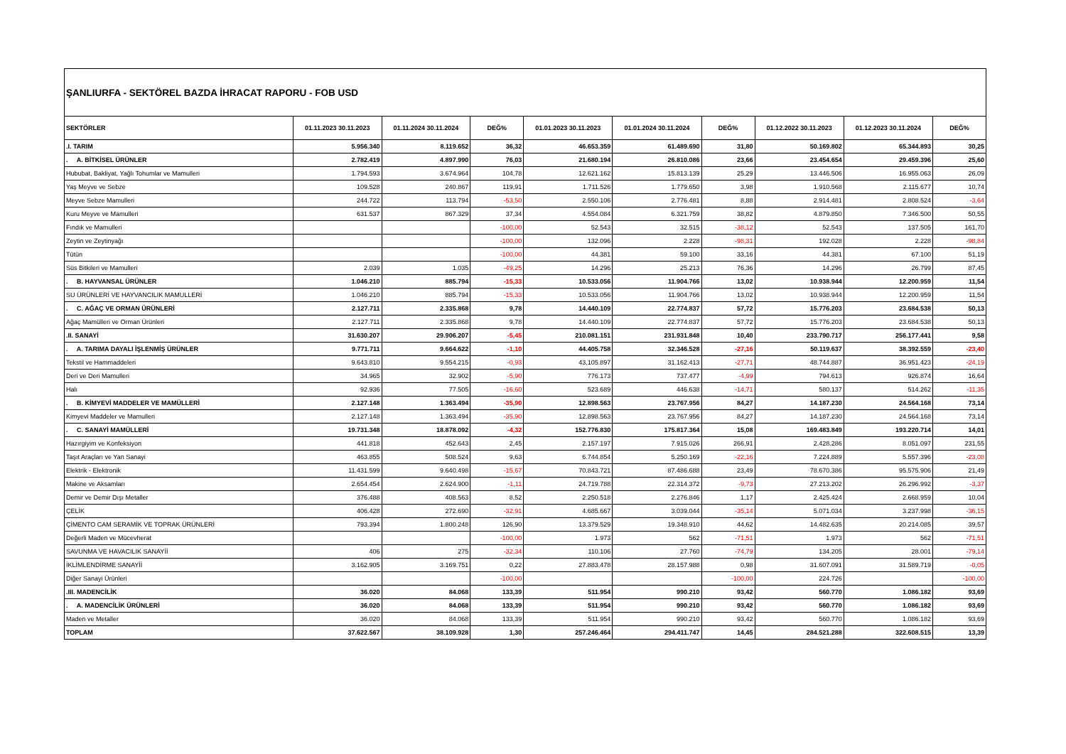| ŞANLIURFA - SEKTÖREL BAZDA İHRACAT RAPORU - FOB USD | | | | | | | | | |
| SEKTÖRLER | 01.11.2023 30.11.2023 | 01.11.2024 30.11.2024 | DEĞ% | 01.01.2023 30.11.2023 | 01.01.2024 30.11.2024 | DEĞ% | 01.12.2022 30.11.2023 | 01.12.2023 30.11.2024 | DEĞ% |
| .I. TARIM | 5.956.340 | 8.119.652 | 36,32 | 46.653.359 | 61.489.690 | 31,80 | 50.169.802 | 65.344.893 | 30,25 |
| . A. BİTKİSEL ÜRÜNLER | 2.782.419 | 4.897.990 | 76,03 | 21.680.194 | 26.810.086 | 23,66 | 23.454.654 | 29.459.396 | 25,60 |
| Hububat, Bakliyat, Yağlı Tohumlar ve Mamulleri | 1.794.593 | 3.674.964 | 104,78 | 12.621.162 | 15.813.139 | 25,29 | 13.446.506 | 16.955.063 | 26,09 |
| Yaş Meyve ve Sebze | 109.528 | 240.867 | 119,91 | 1.711.526 | 1.779.650 | 3,98 | 1.910.568 | 2.115.677 | 10,74 |
| Meyve Sebze Mamulleri | 244.722 | 113.794 | -53,50 | 2.550.106 | 2.776.481 | 8,88 | 2.914.481 | 2.808.524 | -3,64 |
| Kuru Meyve ve Mamulleri | 631.537 | 867.329 | 37,34 | 4.554.084 | 6.321.759 | 38,82 | 4.879.850 | 7.346.500 | 50,55 |
| Fındık ve Mamulleri | | | -100,00 | 52.543 | 32.515 | -38,12 | 52.543 | 137.505 | 161,70 |
| Zeytin ve Zeytinyağı | | | -100,00 | 132.096 | 2.228 | -98,31 | 192.028 | 2.228 | -98,84 |
| Tütün | | | -100,00 | 44.381 | 59.100 | 33,16 | 44.381 | 67.100 | 51,19 |
| Süs Bitkileri ve Mamulleri | 2.039 | 1.035 | -49,25 | 14.296 | 25.213 | 76,36 | 14.296 | 26.799 | 87,45 |
| . B. HAYVANSAL ÜRÜNLER | 1.046.210 | 885.794 | -15,33 | 10.533.056 | 11.904.766 | 13,02 | 10.938.944 | 12.200.959 | 11,54 |
| SU ÜRÜNLERİ VE HAYVANCILIK MAMULLERİ | 1.046.210 | 885.794 | -15,33 | 10.533.056 | 11.904.766 | 13,02 | 10.938.944 | 12.200.959 | 11,54 |
| . C. AĞAÇ VE ORMAN ÜRÜNLERİ | 2.127.711 | 2.335.868 | 9,78 | 14.440.109 | 22.774.837 | 57,72 | 15.776.203 | 23.684.538 | 50,13 |
| Ağaç Mamülleri ve Orman Ürünleri | 2.127.711 | 2.335.868 | 9,78 | 14.440.109 | 22.774.837 | 57,72 | 15.776.203 | 23.684.538 | 50,13 |
| .II. SANAYİ | 31.630.207 | 29.906.207 | -5,45 | 210.081.151 | 231.931.848 | 10,40 | 233.790.717 | 256.177.441 | 9,58 |
| . A. TARIMA DAYALI İŞLENMİŞ ÜRÜNLER | 9.771.711 | 9.664.622 | -1,10 | 44.405.758 | 32.346.528 | -27,16 | 50.119.637 | 38.392.559 | -23,40 |
| Tekstil ve Hammaddeleri | 9.643.810 | 9.554.215 | -0,93 | 43.105.897 | 31.162.413 | -27,71 | 48.744.887 | 36.951.423 | -24,19 |
| Deri ve Deri Mamulleri | 34.965 | 32.902 | -5,90 | 776.173 | 737.477 | -4,99 | 794.613 | 926.874 | 16,64 |
| Halı | 92.936 | 77.505 | -16,60 | 523.689 | 446.638 | -14,71 | 580.137 | 514.262 | -11,35 |
| . B. KİMYEVİ MADDELER VE MAMÜLLERİ | 2.127.148 | 1.363.494 | -35,90 | 12.898.563 | 23.767.956 | 84,27 | 14.187.230 | 24.564.168 | 73,14 |
| Kimyevi Maddeler ve Mamulleri | 2.127.148 | 1.363.494 | -35,90 | 12.898.563 | 23.767.956 | 84,27 | 14.187.230 | 24.564.168 | 73,14 |
| . C. SANAYİ MAMÜLLERİ | 19.731.348 | 18.878.092 | -4,32 | 152.776.830 | 175.817.364 | 15,08 | 169.483.849 | 193.220.714 | 14,01 |
| Hazırgiyim ve Konfeksiyon | 441.818 | 452.643 | 2,45 | 2.157.197 | 7.915.026 | 266,91 | 2.428.286 | 8.051.097 | 231,55 |
| Taşıt Araçları ve Yan Sanayi | 463.855 | 508.524 | 9,63 | 6.744.854 | 5.250.169 | -22,16 | 7.224.889 | 5.557.396 | -23,08 |
| Elektrik - Elektronik | 11.431.599 | 9.640.498 | -15,67 | 70.843.721 | 87.486.688 | 23,49 | 78.670.386 | 95.575.906 | 21,49 |
| Makine ve Aksamları | 2.654.454 | 2.624.900 | -1,11 | 24.719.788 | 22.314.372 | -9,73 | 27.213.202 | 26.296.992 | -3,37 |
| Demir ve Demir Dışı Metaller | 376.488 | 408.563 | 8,52 | 2.250.518 | 2.276.846 | 1,17 | 2.425.424 | 2.668.959 | 10,04 |
| ÇELİK | 406.428 | 272.690 | -32,91 | 4.685.667 | 3.039.044 | -35,14 | 5.071.034 | 3.237.998 | -36,15 |
| ÇİMENTO CAM SERAMİK VE TOPRAK ÜRÜNLERİ | 793.394 | 1.800.248 | 126,90 | 13.379.529 | 19.348.910 | 44,62 | 14.482.635 | 20.214.085 | 39,57 |
| Değerli Maden ve Mücevherat | | | -100,00 | 1.973 | 562 | -71,51 | 1.973 | 562 | -71,51 |
| SAVUNMA VE HAVACILIK SANAYİİ | 406 | 275 | -32,34 | 110.106 | 27.760 | -74,79 | 134.205 | 28.001 | -79,14 |
| İKLİMLENDİRME SANAYİİ | 3.162.905 | 3.169.751 | 0,22 | 27.883.478 | 28.157.988 | 0,98 | 31.607.091 | 31.589.719 | -0,05 |
| Diğer Sanayi Ürünleri | | | -100,00 | | | -100,00 | 224.726 | | -100,00 |
| .III. MADENCİLİK | 36.020 | 84.068 | 133,39 | 511.954 | 990.210 | 93,42 | 560.770 | 1.086.182 | 93,69 |
| . A. MADENCİLİK ÜRÜNLERİ | 36.020 | 84.068 | 133,39 | 511.954 | 990.210 | 93,42 | 560.770 | 1.086.182 | 93,69 |
| Maden ve Metaller | 36.020 | 84.068 | 133,39 | 511.954 | 990.210 | 93,42 | 560.770 | 1.086.182 | 93,69 |
| TOPLAM | 37.622.567 | 38.109.928 | 1,30 | 257.246.464 | 294.411.747 | 14,45 | 284.521.288 | 322.608.515 | 13,39 |